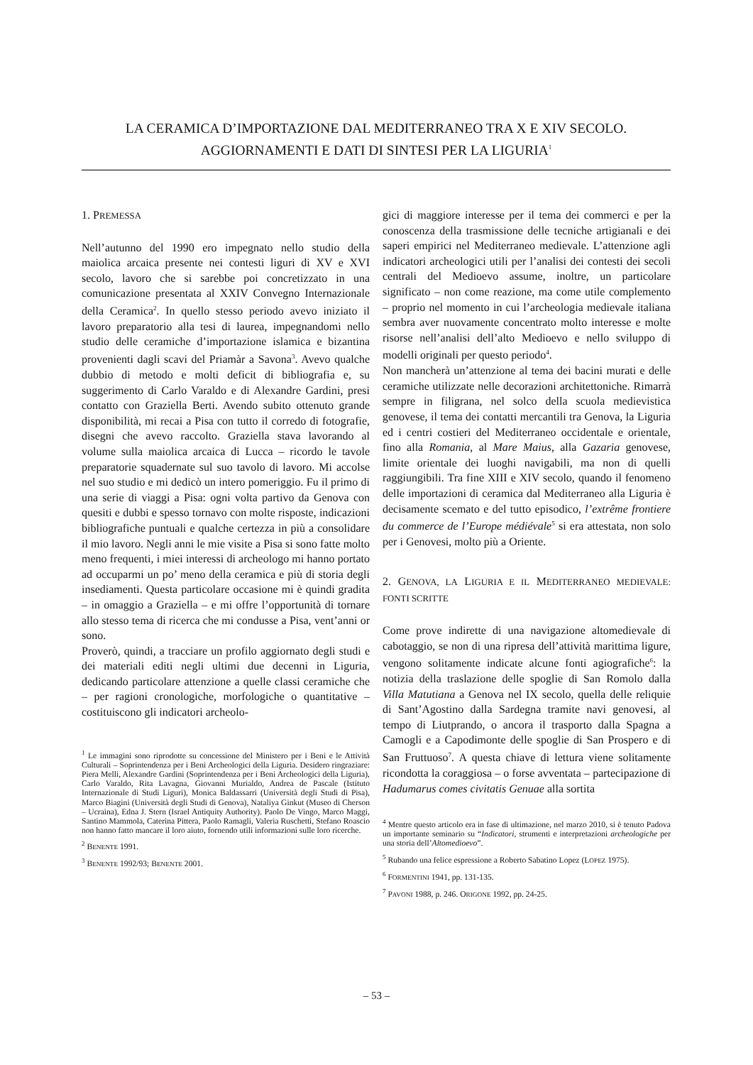LA CERAMICA D’IMPORTAZIONE DAL MEDITERRANEO TRA X E XIV SECOLO.
AGGIORNAMENTI E DATI DI SINTESI PER LA LIGURIA<sup>1</sup>
1. PREMESSA
Nell’autunno del 1990 ero impegnato nello studio della maiolica arcaica presente nei contesti liguri di XV e XVI secolo, lavoro che si sarebbe poi concretizzato in una comunicazione presentata al XXIV Convegno Internazionale della Ceramica<sup>2</sup>. In quello stesso periodo avevo iniziato il lavoro preparatorio alla tesi di laurea, impegnandomi nello studio delle ceramiche d’importazione islamica e bizantina provenienti dagli scavi del Priamàr a Savona<sup>3</sup>. Avevo qualche dubbio di metodo e molti deficit di bibliografia e, su suggerimento di Carlo Varaldo e di Alexandre Gardini, presi contatto con Graziella Berti. Avendo subito ottenuto grande disponibilità, mi recai a Pisa con tutto il corredo di fotografie, disegni che avevo raccolto. Graziella stava lavorando al volume sulla maiolica arcaica di Lucca – ricordo le tavole preparatorie squadernate sul suo tavolo di lavoro. Mi accolse nel suo studio e mi dedicò un intero pomeriggio. Fu il primo di una serie di viaggi a Pisa: ogni volta partivo da Genova con quesiti e dubbi e spesso tornavo con molte risposte, indicazioni bibliografiche puntuali e qualche certezza in più a consolidare il mio lavoro. Negli anni le mie visite a Pisa si sono fatte molto meno frequenti, i miei interessi di archeologo mi hanno portato ad occuparmi un po’ meno della ceramica e più di storia degli insediamenti. Questa particolare occasione mi è quindi gradita – in omaggio a Graziella – e mi offre l’opportunità di tornare allo stesso tema di ricerca che mi condusse a Pisa, vent’anni or sono.
Proverò, quindi, a tracciare un profilo aggiornato degli studi e dei materiali editi negli ultimi due decenni in Liguria, dedicando particolare attenzione a quelle classi ceramiche che – per ragioni cronologiche, morfologiche o quantitative – costituiscono gli indicatori archeolo-
<sup>1</sup> Le immagini sono riprodotte su concessione del Ministero per i Beni e le Attività Culturali – Soprintendenza per i Beni Archeologici della Liguria. Desidero ringraziare: Piera Melli, Alexandre Gardini (Soprintendenza per i Beni Archeologici della Liguria), Carlo Varaldo, Rita Lavagna, Giovanni Murialdo, Andrea de Pascale (Istituto Internazionale di Studi Liguri), Monica Baldassarri (Università degli Studi di Pisa), Marco Biagini (Università degli Studi di Genova), Nataliya Ginkut (Museo di Cherson – Ucraina), Edna J. Stern (Israel Antiquity Authority). Paolo De Vingo, Marco Maggi, Santino Mammola, Caterina Pittera, Paolo Ramagli, Valeria Ruschetti, Stefano Roascio non hanno fatto mancare il loro aiuto, fornendo utili informazioni sulle loro ricerche.
<sup>2</sup> BENENTE 1991.
<sup>3</sup> BENENTE 1992/93; BENENTE 2001.
gici di maggiore interesse per il tema dei commerci e per la conoscenza della trasmissione delle tecniche artigianali e dei saperi empirici nel Mediterraneo medievale. L’attenzione agli indicatori archeologici utili per l’analisi dei contesti dei secoli centrali del Medioevo assume, inoltre, un particolare significato – non come reazione, ma come utile complemento – proprio nel momento in cui l’archeologia medievale italiana sembra aver nuovamente concentrato molto interesse e molte risorse nell’analisi dell’alto Medioevo e nello sviluppo di modelli originali per questo periodo<sup>4</sup>.
Non mancherà un’attenzione al tema dei bacini murati e delle ceramiche utilizzate nelle decorazioni architettoniche. Rimarrà sempre in filigrana, nel solco della scuola medievistica genovese, il tema dei contatti mercantili tra Genova, la Liguria ed i centri costieri del Mediterraneo occidentale e orientale, fino alla Romania, al Mare Maius, alla Gazaria genovese, limite orientale dei luoghi navigabili, ma non di quelli raggiungibili. Tra fine XIII e XIV secolo, quando il fenomeno delle importazioni di ceramica dal Mediterraneo alla Liguria è decisamente scemato e del tutto episodico, l’extrême frontiere du commerce de l’Europe médiévale<sup>5</sup> si era attestata, non solo per i Genovesi, molto più a Oriente.
2. GENOVA, LA LIGURIA E IL MEDITERRANEO MEDIEVALE: FONTI SCRITTE
Come prove indirette di una navigazione altomedievale di cabotaggio, se non di una ripresa dell’attività marittima ligure, vengono solitamente indicate alcune fonti agiografiche<sup>6</sup>: la notizia della traslazione delle spoglie di San Romolo dalla Villa Matutiana a Genova nel IX secolo, quella delle reliquie di Sant’Agostino dalla Sardegna tramite navi genovesi, al tempo di Liutprando, o ancora il trasporto dalla Spagna a Camogli e a Capodimonte delle spoglie di San Prospero e di San Fruttuoso<sup>7</sup>. A questa chiave di lettura viene solitamente ricondotta la coraggiosa – o forse avventata – partecipazione di Hadumarus comes civitatis Genuae alla sortita
<sup>4</sup> Mentre questo articolo era in fase di ultimazione, nel marzo 2010, si è tenuto Padova un importante seminario su “Indicatori, strumenti e interpretazioni archeologiche per una storia dell’Altomedioevo”.
<sup>5</sup> Rubando una felice espressione a Roberto Sabatino Lopez (LOPEZ 1975).
<sup>6</sup> FORMENTINI 1941, pp. 131-135.
<sup>7</sup> PAVONI 1988, p. 246. ORIGONE 1992, pp. 24-25.
– 53 –